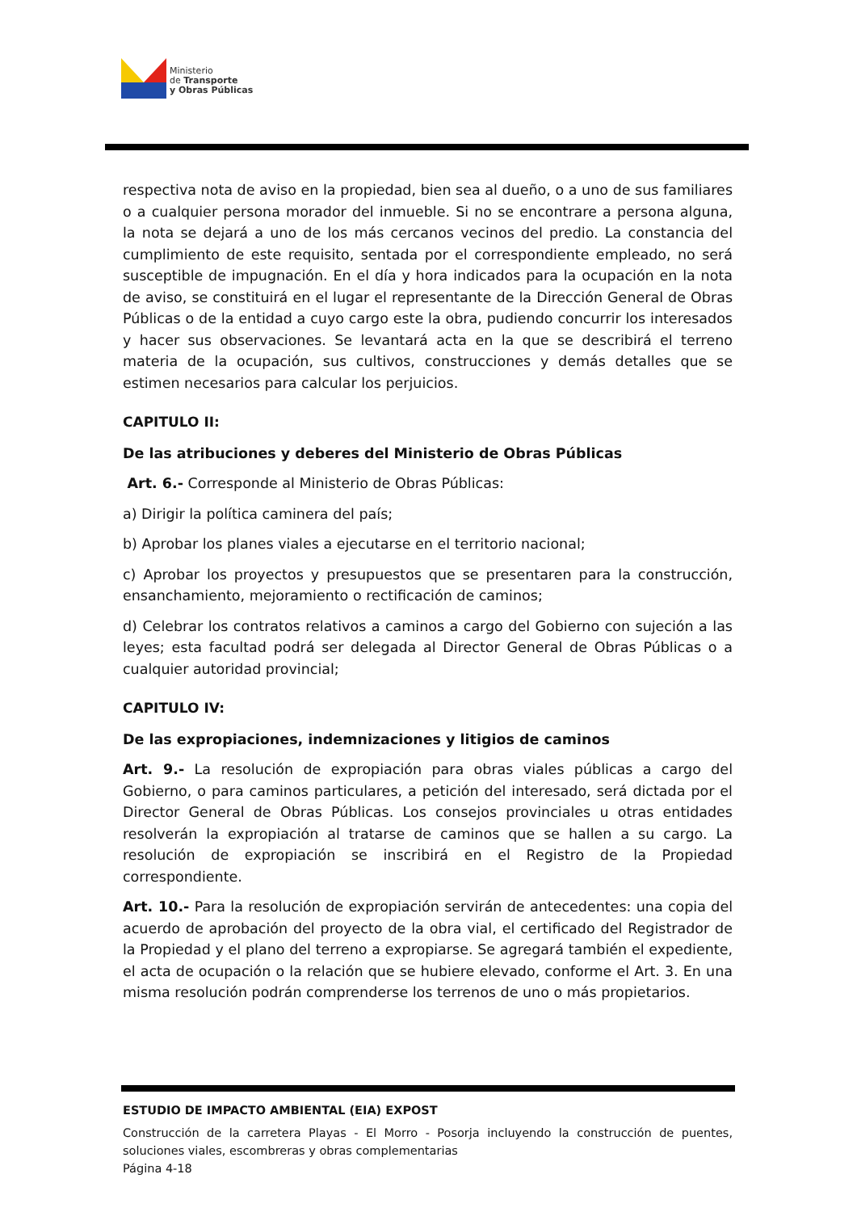Ministerio
de Transporte
y Obras Públicas
respectiva nota de aviso en la propiedad, bien sea al dueño, o a uno de sus familiares o a cualquier persona morador del inmueble. Si no se encontrare a persona alguna, la nota se dejará a uno de los más cercanos vecinos del predio. La constancia del cumplimiento de este requisito, sentada por el correspondiente empleado, no será susceptible de impugnación. En el día y hora indicados para la ocupación en la nota de aviso, se constituirá en el lugar el representante de la Dirección General de Obras Públicas o de la entidad a cuyo cargo este la obra, pudiendo concurrir los interesados y hacer sus observaciones. Se levantará acta en la que se describirá el terreno materia de la ocupación, sus cultivos, construcciones y demás detalles que se estimen necesarios para calcular los perjuicios.
CAPITULO II:
De las atribuciones y deberes del Ministerio de Obras Públicas
Art. 6.- Corresponde al Ministerio de Obras Públicas:
a) Dirigir la política caminera del país;
b) Aprobar los planes viales a ejecutarse en el territorio nacional;
c) Aprobar los proyectos y presupuestos que se presentaren para la construcción, ensanchamiento, mejoramiento o rectificación de caminos;
d) Celebrar los contratos relativos a caminos a cargo del Gobierno con sujeción a las leyes; esta facultad podrá ser delegada al Director General de Obras Públicas o a cualquier autoridad provincial;
CAPITULO IV:
De las expropiaciones, indemnizaciones y litigios de caminos
Art. 9.- La resolución de expropiación para obras viales públicas a cargo del Gobierno, o para caminos particulares, a petición del interesado, será dictada por el Director General de Obras Públicas. Los consejos provinciales u otras entidades resolverán la expropiación al tratarse de caminos que se hallen a su cargo. La resolución de expropiación se inscribirá en el Registro de la Propiedad correspondiente.
Art. 10.- Para la resolución de expropiación servirán de antecedentes: una copia del acuerdo de aprobación del proyecto de la obra vial, el certificado del Registrador de la Propiedad y el plano del terreno a expropiarse. Se agregará también el expediente, el acta de ocupación o la relación que se hubiere elevado, conforme el Art. 3. En una misma resolución podrán comprenderse los terrenos de uno o más propietarios.
ESTUDIO DE IMPACTO AMBIENTAL (EIA) EXPOST
Construcción de la carretera Playas - El Morro - Posorja incluyendo la construcción de puentes, soluciones viales, escombreras y obras complementarias
Página 4-18